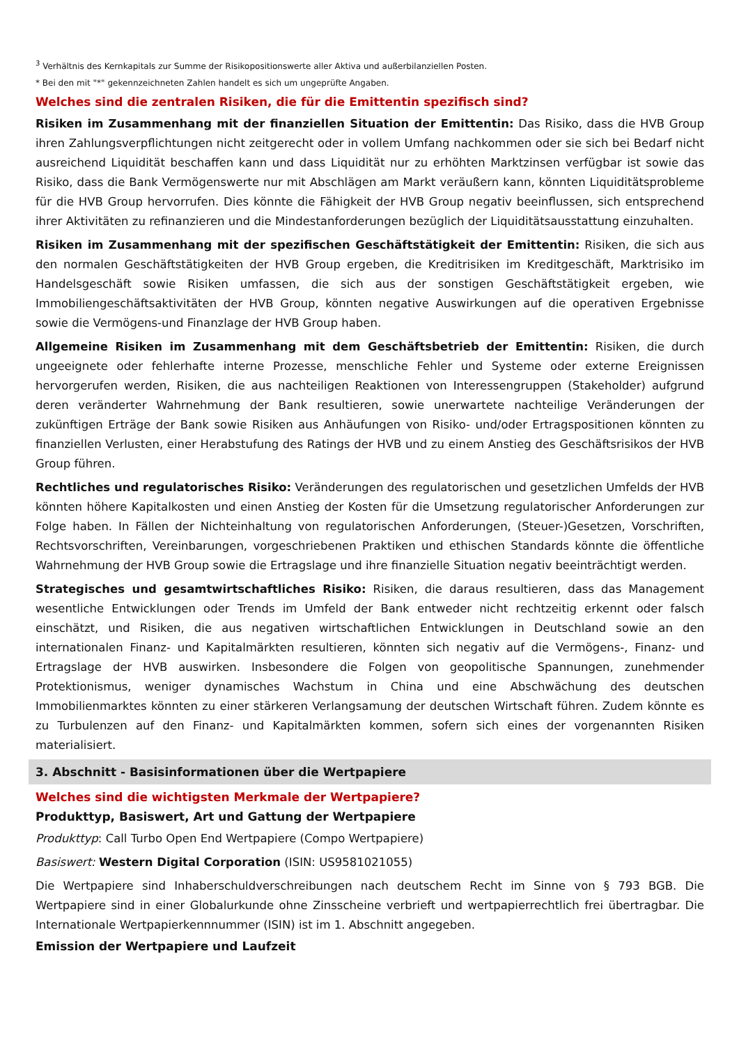<sup>3</sup> Verhältnis des Kernkapitals zur Summe der Risikopositionswerte aller Aktiva und außerbilanziellen Posten.
* Bei den mit "*" gekennzeichneten Zahlen handelt es sich um ungeprüfte Angaben.
Welches sind die zentralen Risiken, die für die Emittentin spezifisch sind?
Risiken im Zusammenhang mit der finanziellen Situation der Emittentin: Das Risiko, dass die HVB Group ihren Zahlungsverpflichtungen nicht zeitgerecht oder in vollem Umfang nachkommen oder sie sich bei Bedarf nicht ausreichend Liquidität beschaffen kann und dass Liquidität nur zu erhöhten Marktzinsen verfügbar ist sowie das Risiko, dass die Bank Vermögenswerte nur mit Abschlägen am Markt veräußern kann, könnten Liquiditätsprobleme für die HVB Group hervorrufen. Dies könnte die Fähigkeit der HVB Group negativ beeinflussen, sich entsprechend ihrer Aktivitäten zu refinanzieren und die Mindestanforderungen bezüglich der Liquiditätsausstattung einzuhalten.
Risiken im Zusammenhang mit der spezifischen Geschäftstätigkeit der Emittentin: Risiken, die sich aus den normalen Geschäftstätigkeiten der HVB Group ergeben, die Kreditrisiken im Kreditgeschäft, Marktrisiko im Handelsgeschäft sowie Risiken umfassen, die sich aus der sonstigen Geschäftstätigkeit ergeben, wie Immobiliengeschäftsaktivitäten der HVB Group, könnten negative Auswirkungen auf die operativen Ergebnisse sowie die Vermögens-und Finanzlage der HVB Group haben.
Allgemeine Risiken im Zusammenhang mit dem Geschäftsbetrieb der Emittentin: Risiken, die durch ungeeignete oder fehlerhafte interne Prozesse, menschliche Fehler und Systeme oder externe Ereignissen hervorgerufen werden, Risiken, die aus nachteiligen Reaktionen von Interessengruppen (Stakeholder) aufgrund deren veränderter Wahrnehmung der Bank resultieren, sowie unerwartete nachteilige Veränderungen der zukünftigen Erträge der Bank sowie Risiken aus Anhäufungen von Risiko- und/oder Ertragspositionen könnten zu finanziellen Verlusten, einer Herabstufung des Ratings der HVB und zu einem Anstieg des Geschäftsrisikos der HVB Group führen.
Rechtliches und regulatorisches Risiko: Veränderungen des regulatorischen und gesetzlichen Umfelds der HVB könnten höhere Kapitalkosten und einen Anstieg der Kosten für die Umsetzung regulatorischer Anforderungen zur Folge haben. In Fällen der Nichteinhaltung von regulatorischen Anforderungen, (Steuer-)Gesetzen, Vorschriften, Rechtsvorschriften, Vereinbarungen, vorgeschriebenen Praktiken und ethischen Standards könnte die öffentliche Wahrnehmung der HVB Group sowie die Ertragslage und ihre finanzielle Situation negativ beeinträchtigt werden.
Strategisches und gesamtwirtschaftliches Risiko: Risiken, die daraus resultieren, dass das Management wesentliche Entwicklungen oder Trends im Umfeld der Bank entweder nicht rechtzeitig erkennt oder falsch einschätzt, und Risiken, die aus negativen wirtschaftlichen Entwicklungen in Deutschland sowie an den internationalen Finanz- und Kapitalmärkten resultieren, könnten sich negativ auf die Vermögens-, Finanz- und Ertragslage der HVB auswirken. Insbesondere die Folgen von geopolitische Spannungen, zunehmender Protektionismus, weniger dynamisches Wachstum in China und eine Abschwächung des deutschen Immobilienmarktes könnten zu einer stärkeren Verlangsamung der deutschen Wirtschaft führen. Zudem könnte es zu Turbulenzen auf den Finanz- und Kapitalmärkten kommen, sofern sich eines der vorgenannten Risiken materialisiert.
3. Abschnitt - Basisinformationen über die Wertpapiere
Welches sind die wichtigsten Merkmale der Wertpapiere?
Produkttyp, Basiswert, Art und Gattung der Wertpapiere
Produkttyp: Call Turbo Open End Wertpapiere (Compo Wertpapiere)
Basiswert: Western Digital Corporation (ISIN: US9581021055)
Die Wertpapiere sind Inhaberschuldverschreibungen nach deutschem Recht im Sinne von § 793 BGB. Die Wertpapiere sind in einer Globalurkunde ohne Zinsscheine verbrieft und wertpapierrechtlich frei übertragbar. Die Internationale Wertpapierkennnummer (ISIN) ist im 1. Abschnitt angegeben.
Emission der Wertpapiere und Laufzeit